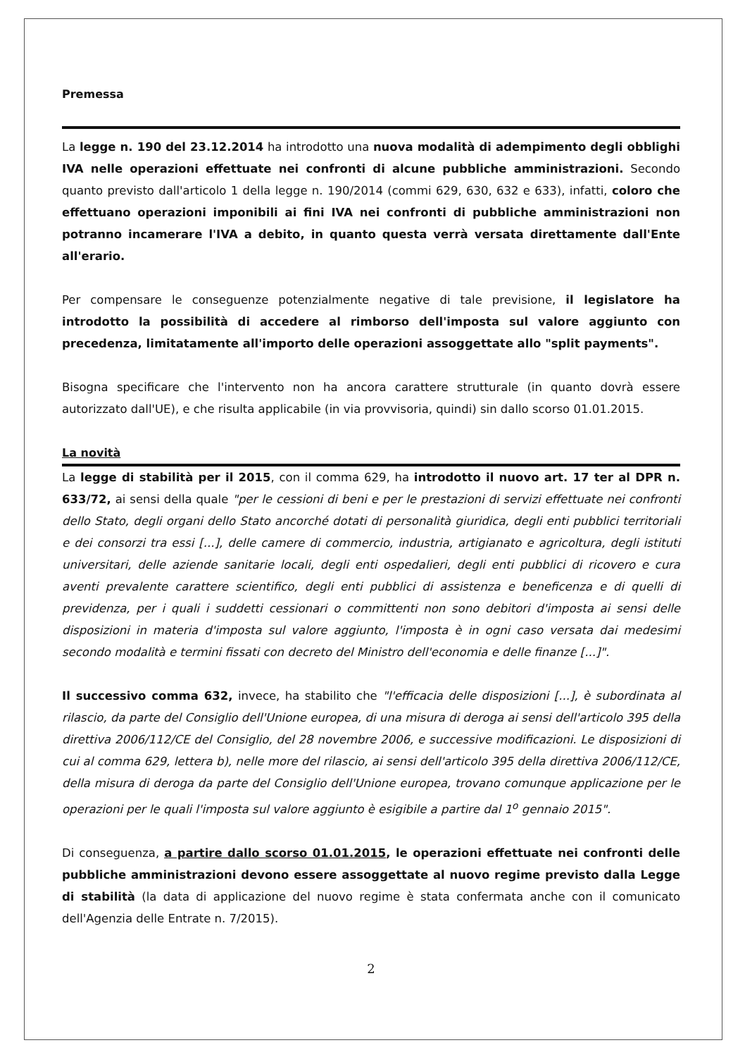Premessa
La legge n. 190 del 23.12.2014 ha introdotto una nuova modalità di adempimento degli obblighi IVA nelle operazioni effettuate nei confronti di alcune pubbliche amministrazioni. Secondo quanto previsto dall'articolo 1 della legge n. 190/2014 (commi 629, 630, 632 e 633), infatti, coloro che effettuano operazioni imponibili ai fini IVA nei confronti di pubbliche amministrazioni non potranno incamerare l'IVA a debito, in quanto questa verrà versata direttamente dall'Ente all'erario.
Per compensare le conseguenze potenzialmente negative di tale previsione, il legislatore ha introdotto la possibilità di accedere al rimborso dell'imposta sul valore aggiunto con precedenza, limitatamente all'importo delle operazioni assoggettate allo "split payments".
Bisogna specificare che l'intervento non ha ancora carattere strutturale (in quanto dovrà essere autorizzato dall'UE), e che risulta applicabile (in via provvisoria, quindi) sin dallo scorso 01.01.2015.
La novità
La legge di stabilità per il 2015, con il comma 629, ha introdotto il nuovo art. 17 ter al DPR n. 633/72, ai sensi della quale "per le cessioni di beni e per le prestazioni di servizi effettuate nei confronti dello Stato, degli organi dello Stato ancorché dotati di personalità giuridica, degli enti pubblici territoriali e dei consorzi tra essi [...], delle camere di commercio, industria, artigianato e agricoltura, degli istituti universitari, delle aziende sanitarie locali, degli enti ospedalieri, degli enti pubblici di ricovero e cura aventi prevalente carattere scientifico, degli enti pubblici di assistenza e beneficenza e di quelli di previdenza, per i quali i suddetti cessionari o committenti non sono debitori d'imposta ai sensi delle disposizioni in materia d'imposta sul valore aggiunto, l'imposta è in ogni caso versata dai medesimi secondo modalità e termini fissati con decreto del Ministro dell'economia e delle finanze [...]".
Il successivo comma 632, invece, ha stabilito che "l'efficacia delle disposizioni [...], è subordinata al rilascio, da parte del Consiglio dell'Unione europea, di una misura di deroga ai sensi dell'articolo 395 della direttiva 2006/112/CE del Consiglio, del 28 novembre 2006, e successive modificazioni. Le disposizioni di cui al comma 629, lettera b), nelle more del rilascio, ai sensi dell'articolo 395 della direttiva 2006/112/CE, della misura di deroga da parte del Consiglio dell'Unione europea, trovano comunque applicazione per le operazioni per le quali l'imposta sul valore aggiunto è esigibile a partire dal 1<sup>o</sup> gennaio 2015".
Di conseguenza, a partire dallo scorso 01.01.2015, le operazioni effettuate nei confronti delle pubbliche amministrazioni devono essere assoggettate al nuovo regime previsto dalla Legge di stabilità (la data di applicazione del nuovo regime è stata confermata anche con il comunicato dell'Agenzia delle Entrate n. 7/2015).
2